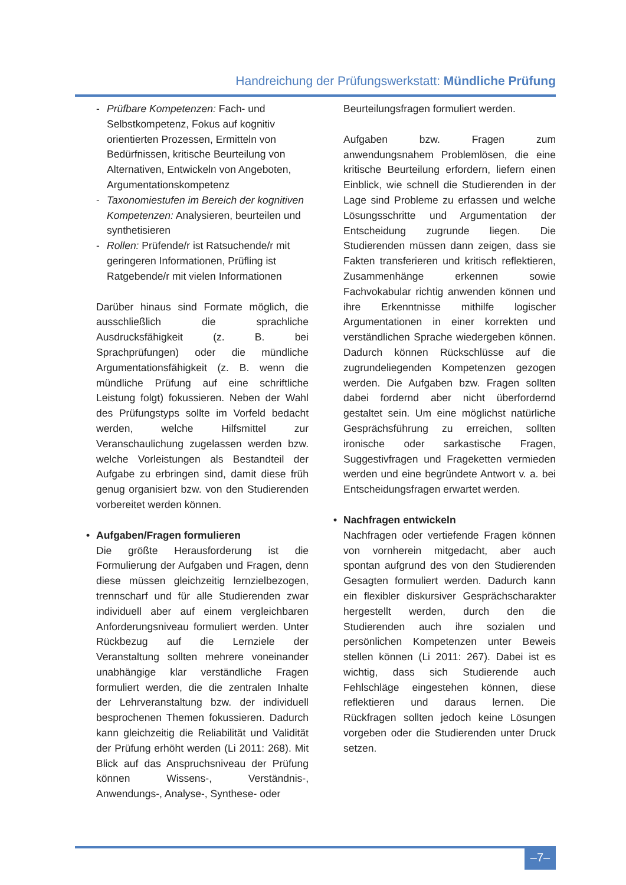Handreichung der Prüfungswerkstatt: Mündliche Prüfung
- Prüfbare Kompetenzen: Fach- und Selbstkompetenz, Fokus auf kognitiv orientierten Prozessen, Ermitteln von Bedürfnissen, kritische Beurteilung von Alternativen, Entwickeln von Angeboten, Argumentationskompetenz
- Taxonomiestufen im Bereich der kognitiven Kompetenzen: Analysieren, beurteilen und synthetisieren
- Rollen: Prüfende/r ist Ratsuchende/r mit geringeren Informationen, Prüfling ist Ratgebende/r mit vielen Informationen
Darüber hinaus sind Formate möglich, die ausschließlich die sprachliche Ausdrucksfähigkeit (z. B. bei Sprachprüfungen) oder die mündliche Argumentationsfähigkeit (z. B. wenn die mündliche Prüfung auf eine schriftliche Leistung folgt) fokussieren. Neben der Wahl des Prüfungstyps sollte im Vorfeld bedacht werden, welche Hilfsmittel zur Veranschaulichung zugelassen werden bzw. welche Vorleistungen als Bestandteil der Aufgabe zu erbringen sind, damit diese früh genug organisiert bzw. von den Studierenden vorbereitet werden können.
• Aufgaben/Fragen formulieren
Die größte Herausforderung ist die Formulierung der Aufgaben und Fragen, denn diese müssen gleichzeitig lernzielbezogen, trennscharf und für alle Studierenden zwar individuell aber auf einem vergleichbaren Anforderungsniveau formuliert werden. Unter Rückbezug auf die Lernziele der Veranstaltung sollten mehrere voneinander unabhängige klar verständliche Fragen formuliert werden, die die zentralen Inhalte der Lehrveranstaltung bzw. der individuell besprochenen Themen fokussieren. Dadurch kann gleichzeitig die Reliabilität und Validität der Prüfung erhöht werden (Li 2011: 268). Mit Blick auf das Anspruchsniveau der Prüfung können Wissens-, Verständnis-, Anwendungs-, Analyse-, Synthese- oder
Beurteilungsfragen formuliert werden.
Aufgaben bzw. Fragen zum anwendungsnahem Problemlösen, die eine kritische Beurteilung erfordern, liefern einen Einblick, wie schnell die Studierenden in der Lage sind Probleme zu erfassen und welche Lösungsschritte und Argumentation der Entscheidung zugrunde liegen. Die Studierenden müssen dann zeigen, dass sie Fakten transferieren und kritisch reflektieren, Zusammenhänge erkennen sowie Fachvokabular richtig anwenden können und ihre Erkenntnisse mithilfe logischer Argumentationen in einer korrekten und verständlichen Sprache wiedergeben können. Dadurch können Rückschlüsse auf die zugrundeliegenden Kompetenzen gezogen werden. Die Aufgaben bzw. Fragen sollten dabei fordernd aber nicht überfordernd gestaltet sein. Um eine möglichst natürliche Gesprächsführung zu erreichen, sollten ironische oder sarkastische Fragen, Suggestivfragen und Frageketten vermieden werden und eine begründete Antwort v. a. bei Entscheidungsfragen erwartet werden.
• Nachfragen entwickeln
Nachfragen oder vertiefende Fragen können von vornherein mitgedacht, aber auch spontan aufgrund des von den Studierenden Gesagten formuliert werden. Dadurch kann ein flexibler diskursiver Gesprächscharakter hergestellt werden, durch den die Studierenden auch ihre sozialen und persönlichen Kompetenzen unter Beweis stellen können (Li 2011: 267). Dabei ist es wichtig, dass sich Studierende auch Fehlschläge eingestehen können, diese reflektieren und daraus lernen. Die Rückfragen sollten jedoch keine Lösungen vorgeben oder die Studierenden unter Druck setzen.
–7–